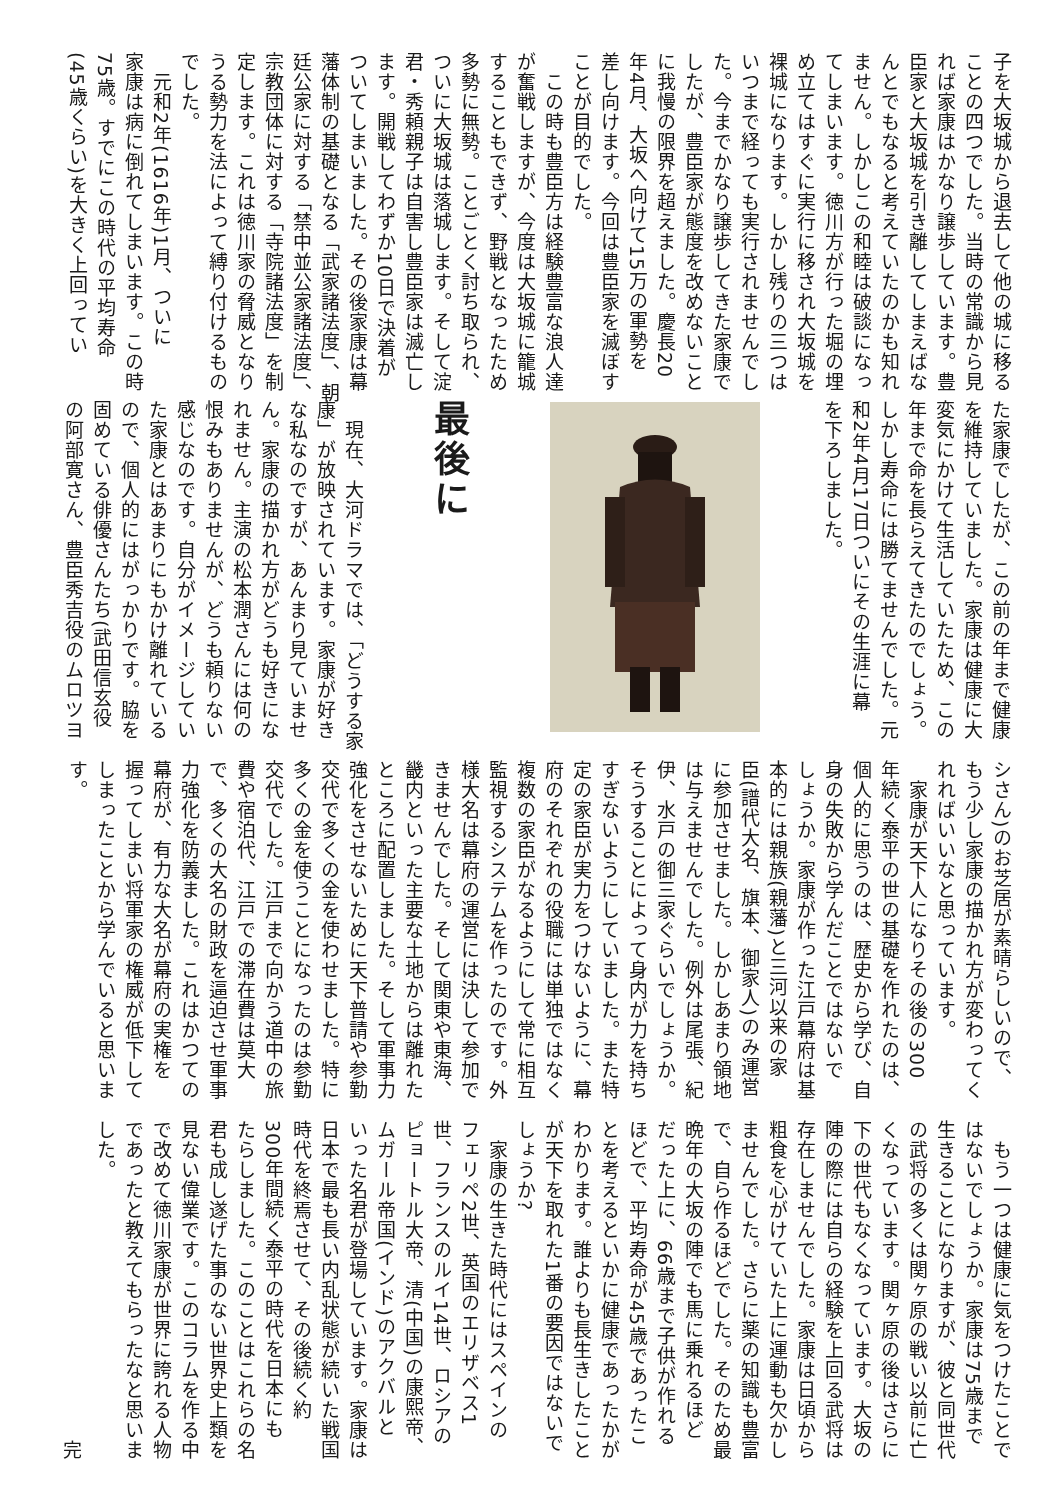子を大坂城から退去して他の城に移る
ことの四つでした。当時の常識から見
れば家康はかなり譲歩しています。豊
臣家と大坂城を引き離してしまえばな
んとでもなると考えていたのかも知れ
ません。しかしこの和睦は破談になっ
てしまいます。徳川方が行った堀の埋
め立てはすぐに実行に移され大坂城を
裸城になります。しかし残りの三つは
いつまで経っても実行されませんでし
た。今までかなり譲歩してきた家康で
したが、豊臣家が態度を改めないこと
に我慢の限界を超えました。慶長20
年4月、大坂へ向けて15万の軍勢を
差し向けます。今回は豊臣家を滅ぼす
ことが目的でした。
　この時も豊臣方は経験豊富な浪人達
が奮戦しますが、今度は大坂城に籠城
することもできず、野戦となったため
多勢に無勢。ことごとく討ち取られ、
ついに大坂城は落城します。そして淀
君・秀頼親子は自害し豊臣家は滅亡し
ます。開戦してわずか10日で決着が
ついてしまいました。その後家康は幕
藩体制の基礎となる「武家諸法度」、朝
廷公家に対する「禁中並公家諸法度」、
宗教団体に対する「寺院諸法度」を制
定します。これは徳川家の脅威となり
うる勢力を法によって縛り付けるもの
でした。
　元和2年(1616年)1月、ついに
家康は病に倒れてしまいます。この時
75歳。すでにこの時代の平均寿命
(45歳くらい)を大きく上回ってい
た家康でしたが、この前の年まで健康
を維持していました。家康は健康に大
変気にかけて生活していたため、この
年まで命を長らえてきたのでしょう。
しかし寿命には勝てませんでした。元
和2年4月17日ついにその生涯に幕
を下ろしました。
最後に
　現在、大河ドラマでは、「どうする家
康」が放映されています。家康が好き
な私なのですが、あんまり見ていませ
ん。家康の描かれ方がどうも好きにな
れません。主演の松本潤さんには何の
恨みもありませんが、どうも頼りない
感じなのです。自分がイメージしてい
た家康とはあまりにもかけ離れている
ので、個人的にはがっかりです。脇を
固めている俳優さんたち(武田信玄役
の阿部寛さん、豊臣秀吉役のムロツヨ
シさん)のお芝居が素晴らしいので、
もう少し家康の描かれ方が変わってく
れればいいなと思っています。
　家康が天下人になりその後の300
年続く泰平の世の基礎を作れたのは、
個人的に思うのは、歴史から学び、自
身の失敗から学んだことではないで
しょうか。家康が作った江戸幕府は基
本的には親族(親藩)と三河以来の家
臣(譜代大名、旗本、御家人)のみ運営
に参加させました。しかしあまり領地
は与えませんでした。例外は尾張、紀
伊、水戸の御三家ぐらいでしょうか。
そうすることによって身内が力を持ち
すぎないようにしていました。また特
定の家臣が実力をつけないように、幕
府のそれぞれの役職には単独ではなく
複数の家臣がなるようにして常に相互
監視するシステムを作ったのです。外
様大名は幕府の運営には決して参加で
きませんでした。そして関東や東海、
畿内といった主要な土地からは離れた
ところに配置しました。そして軍事力
強化をさせないために天下普請や参勤
交代で多くの金を使わせました。特に
多くの金を使うことになったのは参勤
交代でした。江戸まで向かう道中の旅
費や宿泊代、江戸での滞在費は莫大
で、多くの大名の財政を逼迫させ軍事
力強化を防義ました。これはかつての
幕府が、有力な大名が幕府の実権を
握ってしまい将軍家の権威が低下して
しまったことから学んでいると思いま
す。
　もう一つは健康に気をつけたことで
はないでしょうか。家康は75歳まで
生きることになりますが、彼と同世代
の武将の多くは関ヶ原の戦い以前に亡
くなっています。関ヶ原の後はさらに
下の世代もなくなっています。大坂の
陣の際には自らの経験を上回る武将は
存在しませんでした。家康は日頃から
粗食を心がけていた上に運動も欠かし
ませんでした。さらに薬の知識も豊富
で、自ら作るほどでした。そのため最
晩年の大坂の陣でも馬に乗れるほど
だった上に、66歳まで子供が作れる
ほどで、平均寿命が45歳であったこ
とを考えるといかに健康であったかが
わかります。誰よりも長生きしたこと
が天下を取れた1番の要因ではないで
しょうか?
　家康の生きた時代にはスペインの
フェリペ2世、英国のエリザベス1
世、フランスのルイ14世、ロシアの
ピョートル大帝、清(中国)の康熙帝、
ムガール帝国(インド)のアクバルと
いった名君が登場しています。家康は
日本で最も長い内乱状態が続いた戦国
時代を終焉させて、その後続く約
300年間続く泰平の時代を日本にも
たらしました。このことはこれらの名
君も成し遂げた事のない世界史上類を
見ない偉業です。このコラムを作る中
で改めて徳川家康が世界に誇れる人物
であったと教えてもらったなと思いま
した。
完